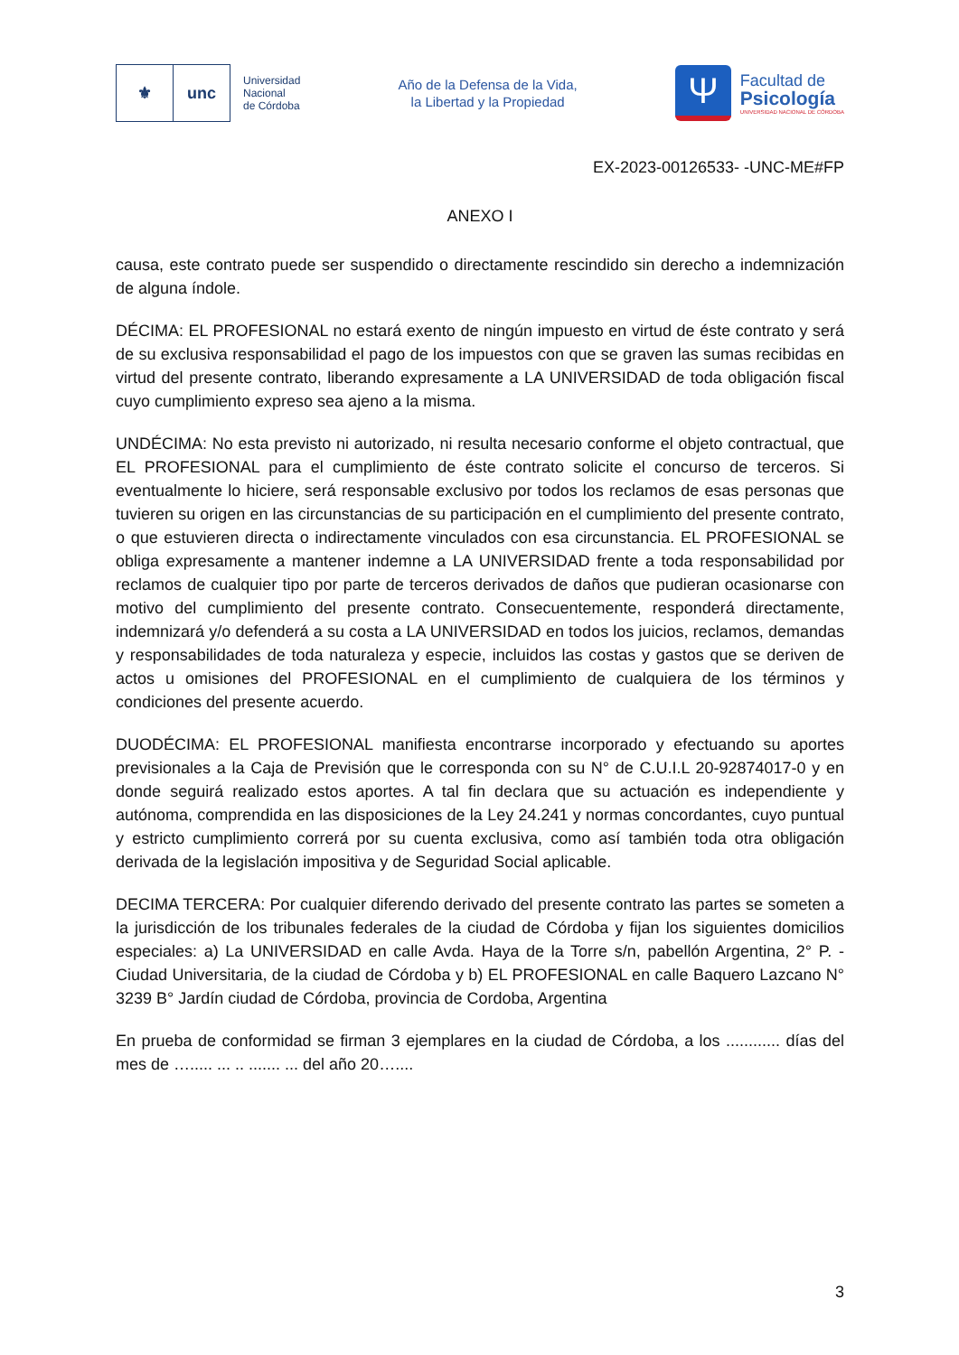⚜ unc
Universidad
Nacional
de Córdoba
Año de la Defensa de la Vida,
la Libertad y la Propiedad
Ψ
Facultad de
Psicología
UNIVERSIDAD NACIONAL DE CÓRDOBA
EX-2023-00126533- -UNC-ME#FP
ANEXO I
causa, este contrato puede ser suspendido o directamente rescindido sin derecho a indemnización de alguna índole.
DÉCIMA: EL PROFESIONAL no estará exento de ningún impuesto en virtud de éste contrato y será de su exclusiva responsabilidad el pago de los impuestos con que se graven las sumas recibidas en virtud del presente contrato, liberando expresamente a LA UNIVERSIDAD de toda obligación fiscal cuyo cumplimiento expreso sea ajeno a la misma.
UNDÉCIMA: No esta previsto ni autorizado, ni resulta necesario conforme el objeto contractual, que EL PROFESIONAL para el cumplimiento de éste contrato solicite el concurso de terceros. Si eventualmente lo hiciere, será responsable exclusivo por todos los reclamos de esas personas que tuvieren su origen en las circunstancias de su participación en el cumplimiento del presente contrato, o que estuvieren directa o indirectamente vinculados con esa circunstancia. EL PROFESIONAL se obliga expresamente a mantener indemne a LA UNIVERSIDAD frente a toda responsabilidad por reclamos de cualquier tipo por parte de terceros derivados de daños que pudieran ocasionarse con motivo del cumplimiento del presente contrato. Consecuentemente, responderá directamente, indemnizará y/o defenderá a su costa a LA UNIVERSIDAD en todos los juicios, reclamos, demandas y responsabilidades de toda naturaleza y especie, incluidos las costas y gastos que se deriven de actos u omisiones del PROFESIONAL en el cumplimiento de cualquiera de los términos y condiciones del presente acuerdo.
DUODÉCIMA: EL PROFESIONAL manifiesta encontrarse incorporado y efectuando su aportes previsionales a la Caja de Previsión que le corresponda con su N° de C.U.I.L 20-92874017-0 y en donde seguirá realizado estos aportes. A tal fin declara que su actuación es independiente y autónoma, comprendida en las disposiciones de la Ley 24.241 y normas concordantes, cuyo puntual y estricto cumplimiento correrá por su cuenta exclusiva, como así también toda otra obligación derivada de la legislación impositiva y de Seguridad Social aplicable.
DECIMA TERCERA: Por cualquier diferendo derivado del presente contrato las partes se someten a la jurisdicción de los tribunales federales de la ciudad de Córdoba y fijan los siguientes domicilios especiales: a) La UNIVERSIDAD en calle Avda. Haya de la Torre s/n, pabellón Argentina, 2° P. - Ciudad Universitaria, de la ciudad de Córdoba y b) EL PROFESIONAL en calle Baquero Lazcano N° 3239 B° Jardín ciudad de Córdoba, provincia de Cordoba, Argentina
En prueba de conformidad se firman 3 ejemplares en la ciudad de Córdoba, a los ............ días del mes de …..... ... .. ....... ... del año 20…....
3